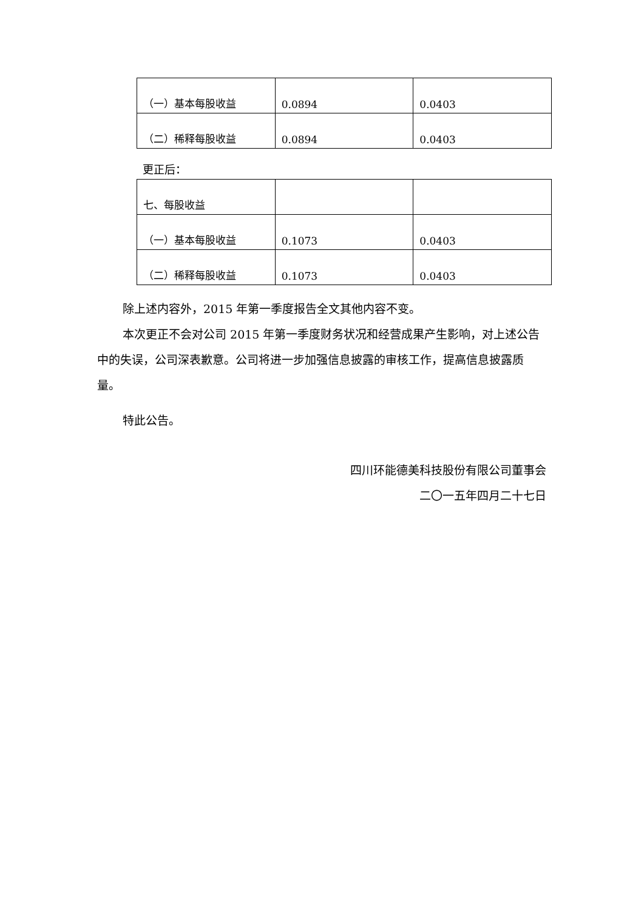| （一）基本每股收益 | 0.0894 | 0.0403 |
| （二）稀释每股收益 | 0.0894 | 0.0403 |
更正后：
| 七、每股收益 | | |
| （一）基本每股收益 | 0.1073 | 0.0403 |
| （二）稀释每股收益 | 0.1073 | 0.0403 |
除上述内容外，2015 年第一季度报告全文其他内容不变。
本次更正不会对公司 2015 年第一季度财务状况和经营成果产生影响，对上述公告中的失误，公司深表歉意。公司将进一步加强信息披露的审核工作，提高信息披露质量。
特此公告。
四川环能德美科技股份有限公司董事会
二〇一五年四月二十七日